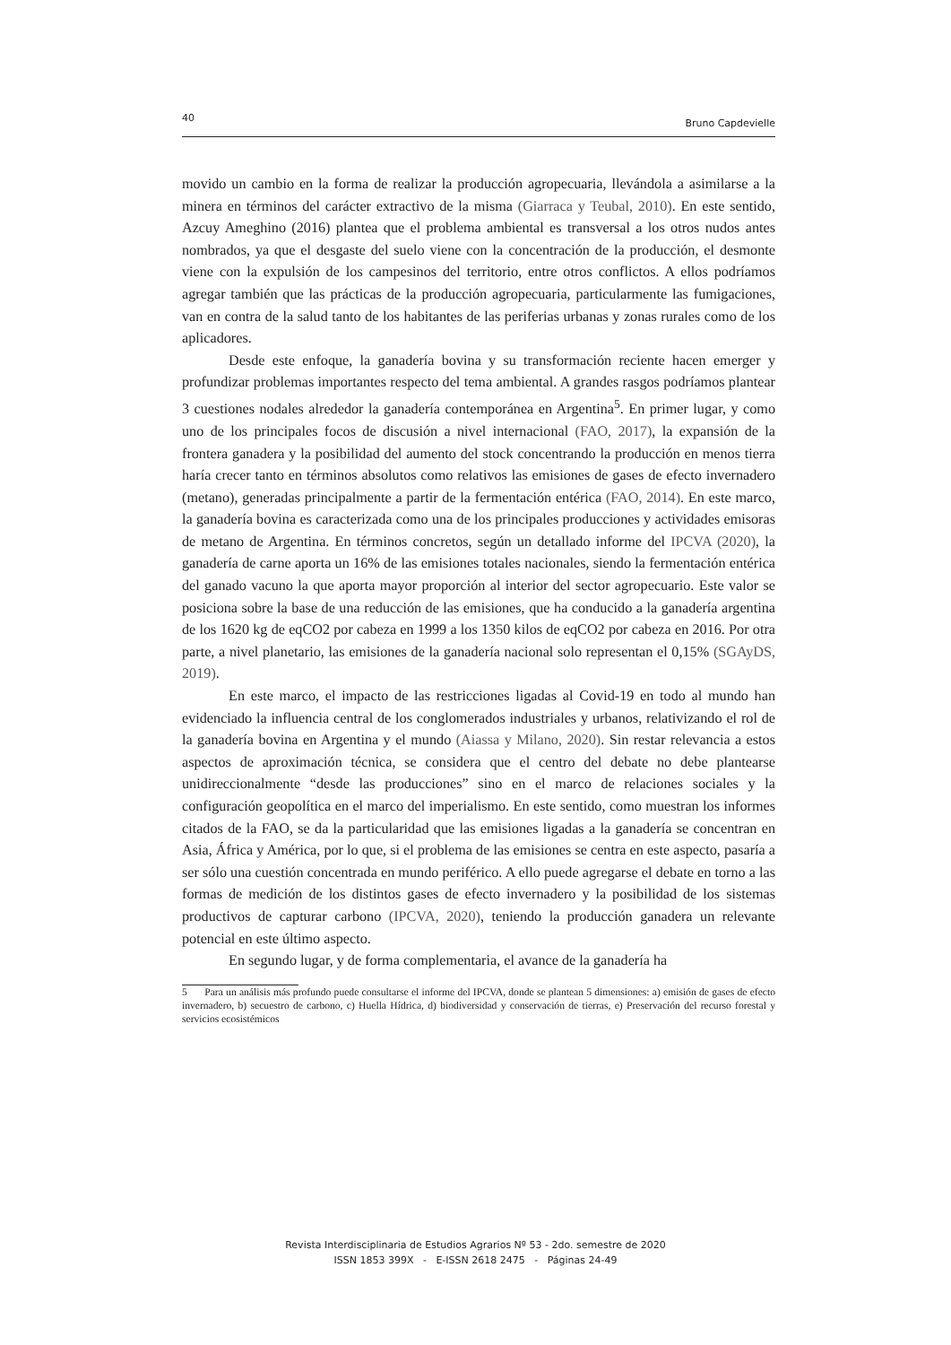40 Bruno Capdevielle
movido un cambio en la forma de realizar la producción agropecuaria, llevándola a asimilarse a la minera en términos del carácter extractivo de la misma (Giarraca y Teubal, 2010). En este sentido, Azcuy Ameghino (2016) plantea que el problema ambiental es transversal a los otros nudos antes nombrados, ya que el desgaste del suelo viene con la concentración de la producción, el desmonte viene con la expulsión de los campesinos del territorio, entre otros conflictos. A ellos podríamos agregar también que las prácticas de la producción agropecuaria, particularmente las fumigaciones, van en contra de la salud tanto de los habitantes de las periferias urbanas y zonas rurales como de los aplicadores.
Desde este enfoque, la ganadería bovina y su transformación reciente hacen emerger y profundizar problemas importantes respecto del tema ambiental. A grandes rasgos podríamos plantear 3 cuestiones nodales alrededor la ganadería contemporánea en Argentina<sup>5</sup>. En primer lugar, y como uno de los principales focos de discusión a nivel internacional (FAO, 2017), la expansión de la frontera ganadera y la posibilidad del aumento del stock concentrando la producción en menos tierra haría crecer tanto en términos absolutos como relativos las emisiones de gases de efecto invernadero (metano), generadas principalmente a partir de la fermentación entérica (FAO, 2014). En este marco, la ganadería bovina es caracterizada como una de los principales producciones y actividades emisoras de metano de Argentina. En términos concretos, según un detallado informe del IPCVA (2020), la ganadería de carne aporta un 16% de las emisiones totales nacionales, siendo la fermentación entérica del ganado vacuno la que aporta mayor proporción al interior del sector agropecuario. Este valor se posiciona sobre la base de una reducción de las emisiones, que ha conducido a la ganadería argentina de los 1620 kg de eqCO2 por cabeza en 1999 a los 1350 kilos de eqCO2 por cabeza en 2016. Por otra parte, a nivel planetario, las emisiones de la ganadería nacional solo representan el 0,15% (SGAyDS, 2019).
En este marco, el impacto de las restricciones ligadas al Covid-19 en todo al mundo han evidenciado la influencia central de los conglomerados industriales y urbanos, relativizando el rol de la ganadería bovina en Argentina y el mundo (Aiassa y Milano, 2020). Sin restar relevancia a estos aspectos de aproximación técnica, se considera que el centro del debate no debe plantearse unidireccionalmente “desde las producciones” sino en el marco de relaciones sociales y la configuración geopolítica en el marco del imperialismo. En este sentido, como muestran los informes citados de la FAO, se da la particularidad que las emisiones ligadas a la ganadería se concentran en Asia, África y América, por lo que, si el problema de las emisiones se centra en este aspecto, pasaría a ser sólo una cuestión concentrada en mundo periférico. A ello puede agregarse el debate en torno a las formas de medición de los distintos gases de efecto invernadero y la posibilidad de los sistemas productivos de capturar carbono (IPCVA, 2020), teniendo la producción ganadera un relevante potencial en este último aspecto.
En segundo lugar, y de forma complementaria, el avance de la ganadería ha
5 Para un análisis más profundo puede consultarse el informe del IPCVA, donde se plantean 5 dimensiones: a) emisión de gases de efecto invernadero, b) secuestro de carbono, c) Huella Hídrica, d) biodiversidad y conservación de tierras, e) Preservación del recurso forestal y servicios ecosistémicos
Revista Interdisciplinaria de Estudios Agrarios Nº 53 - 2do. semestre de 2020
ISSN 1853 399X - E-ISSN 2618 2475 - Páginas 24-49